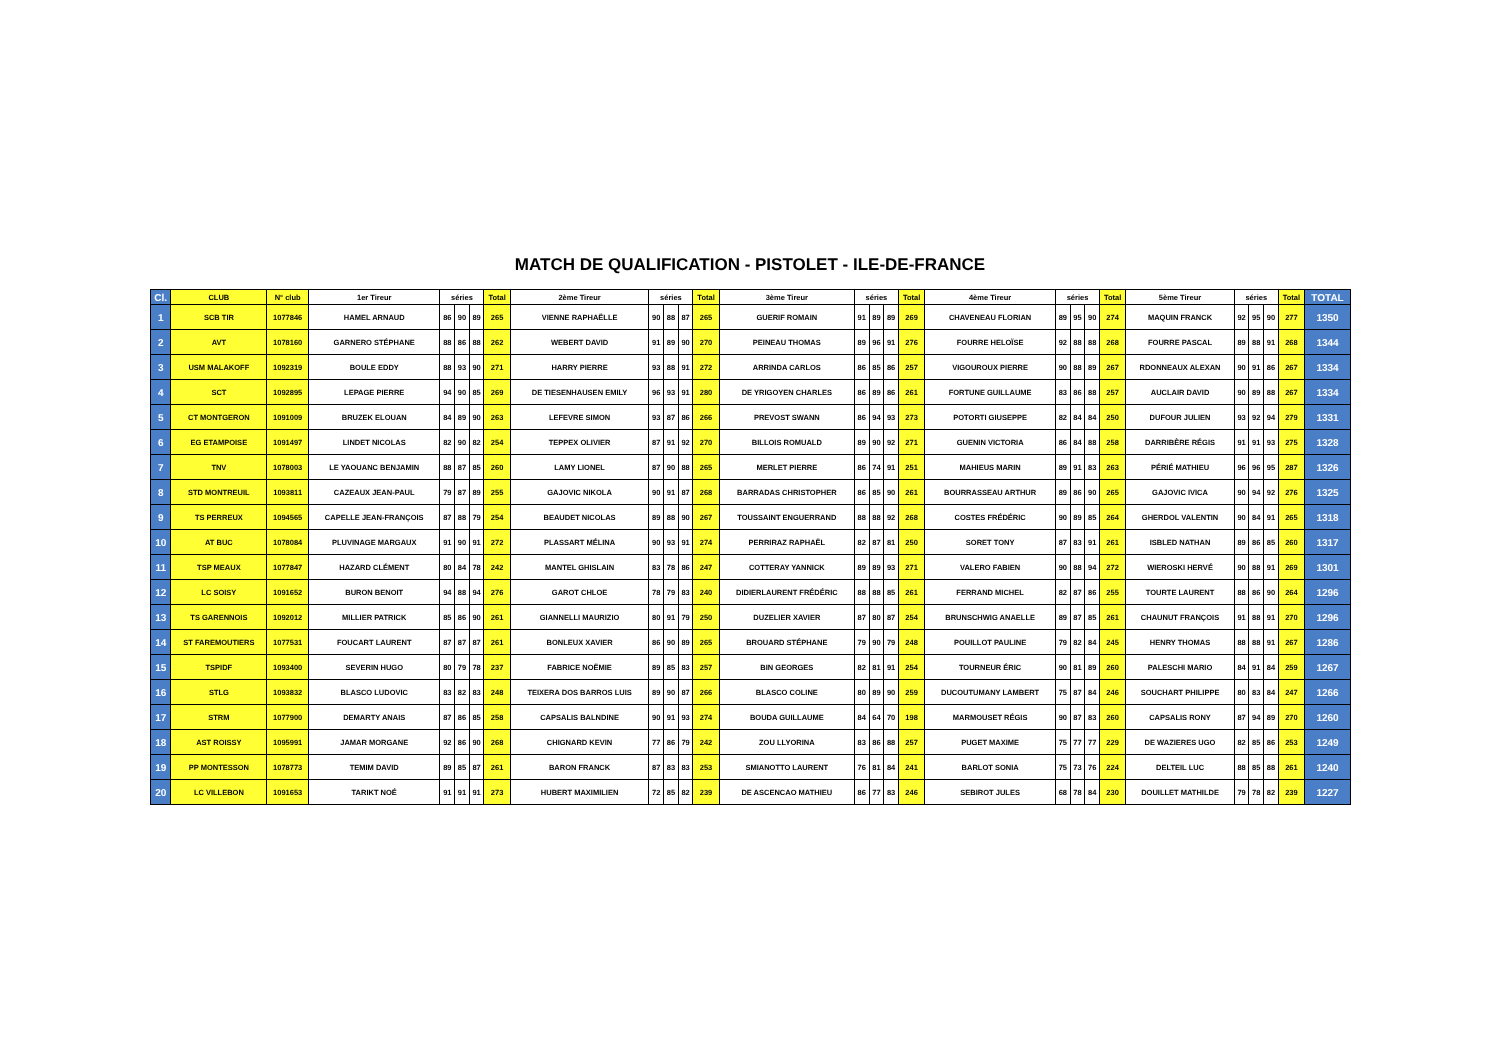MATCH DE QUALIFICATION - PISTOLET - ILE-DE-FRANCE
| Cl. | CLUB | N° club | 1er Tireur | séries | | | Total | 2ème Tireur | séries | | | Total | 3ème Tireur | séries | | | Total | 4ème Tireur | séries | | | Total | 5ème Tireur | séries | | | Total | TOTAL |
| --- | --- | --- | --- | --- | --- | --- | --- | --- | --- | --- | --- | --- | --- | --- | --- | --- | --- | --- | --- | --- | --- | --- | --- | --- | --- | --- | --- | --- |
| 1 | SCB TIR | 1077846 | HAMEL ARNAUD | 86 | 90 | 89 | 265 | VIENNE RAPHAËLLE | 90 | 88 | 87 | 265 | GUERIF ROMAIN | 91 | 89 | 89 | 269 | CHAVENEAU FLORIAN | 89 | 95 | 90 | 274 | MAQUIN FRANCK | 92 | 95 | 90 | 277 | 1350 |
| 2 | AVT | 1078160 | GARNERO STÉPHANE | 88 | 86 | 88 | 262 | WEBERT DAVID | 91 | 89 | 90 | 270 | PEINEAU THOMAS | 89 | 96 | 91 | 276 | FOURRE HELOÏSE | 92 | 88 | 88 | 268 | FOURRE PASCAL | 89 | 88 | 91 | 268 | 1344 |
| 3 | USM MALAKOFF | 1092319 | BOULE EDDY | 88 | 93 | 90 | 271 | HARRY PIERRE | 93 | 88 | 91 | 272 | ARRINDA CARLOS | 86 | 85 | 86 | 257 | VIGOUROUX PIERRE | 90 | 88 | 89 | 267 | RDONNEAUX ALEXAN | 90 | 91 | 86 | 267 | 1334 |
| 4 | SCT | 1092895 | LEPAGE PIERRE | 94 | 90 | 85 | 269 | DE TIESENHAUSEN EMILY | 96 | 93 | 91 | 280 | DE YRIGOYEN CHARLES | 86 | 89 | 86 | 261 | FORTUNE GUILLAUME | 83 | 86 | 88 | 257 | AUCLAIR DAVID | 90 | 89 | 88 | 267 | 1334 |
| 5 | CT MONTGERON | 1091009 | BRUZEK ELOUAN | 84 | 89 | 90 | 263 | LEFEVRE SIMON | 93 | 87 | 86 | 266 | PREVOST SWANN | 86 | 94 | 93 | 273 | POTORTI GIUSEPPE | 82 | 84 | 84 | 250 | DUFOUR JULIEN | 93 | 92 | 94 | 279 | 1331 |
| 6 | EG ETAMPOISE | 1091497 | LINDET NICOLAS | 82 | 90 | 82 | 254 | TEPPEX OLIVIER | 87 | 91 | 92 | 270 | BILLOIS ROMUALD | 89 | 90 | 92 | 271 | GUENIN VICTORIA | 86 | 84 | 88 | 258 | DARRIBÈRE RÉGIS | 91 | 91 | 93 | 275 | 1328 |
| 7 | TNV | 1078003 | LE YAOUANC BENJAMIN | 88 | 87 | 85 | 260 | LAMY LIONEL | 87 | 90 | 88 | 265 | MERLET PIERRE | 86 | 74 | 91 | 251 | MAHIEUS MARIN | 89 | 91 | 83 | 263 | PÉRIÉ MATHIEU | 96 | 96 | 95 | 287 | 1326 |
| 8 | STD MONTREUIL | 1093811 | CAZEAUX JEAN-PAUL | 79 | 87 | 89 | 255 | GAJOVIC NIKOLA | 90 | 91 | 87 | 268 | BARRADAS CHRISTOPHER | 86 | 85 | 90 | 261 | BOURRASSEAU ARTHUR | 89 | 86 | 90 | 265 | GAJOVIC IVICA | 90 | 94 | 92 | 276 | 1325 |
| 9 | TS PERREUX | 1094565 | CAPELLE JEAN-FRANÇOIS | 87 | 88 | 79 | 254 | BEAUDET NICOLAS | 89 | 88 | 90 | 267 | TOUSSAINT ENGUERRAND | 88 | 88 | 92 | 268 | COSTES FRÉDÉRIC | 90 | 89 | 85 | 264 | GHERDOL VALENTIN | 90 | 84 | 91 | 265 | 1318 |
| 10 | AT BUC | 1078084 | PLUVINAGE MARGAUX | 91 | 90 | 91 | 272 | PLASSART MÉLINA | 90 | 93 | 91 | 274 | PERRIRAZ RAPHAËL | 82 | 87 | 81 | 250 | SORET TONY | 87 | 83 | 91 | 261 | ISBLED NATHAN | 89 | 86 | 85 | 260 | 1317 |
| 11 | TSP MEAUX | 1077847 | HAZARD CLÉMENT | 80 | 84 | 78 | 242 | MANTEL GHISLAIN | 83 | 78 | 86 | 247 | COTTERAY YANNICK | 89 | 89 | 93 | 271 | VALERO FABIEN | 90 | 88 | 94 | 272 | WIEROSKI HERVÉ | 90 | 88 | 91 | 269 | 1301 |
| 12 | LC SOISY | 1091652 | BURON BENOIT | 94 | 88 | 94 | 276 | GAROT CHLOE | 78 | 79 | 83 | 240 | DIDIERLAURENT FRÉDÉRIC | 88 | 88 | 85 | 261 | FERRAND MICHEL | 82 | 87 | 86 | 255 | TOURTE LAURENT | 88 | 86 | 90 | 264 | 1296 |
| 13 | TS GARENNOIS | 1092012 | MILLIER PATRICK | 85 | 86 | 90 | 261 | GIANNELLI MAURIZIO | 80 | 91 | 79 | 250 | DUZELIER XAVIER | 87 | 80 | 87 | 254 | BRUNSCHWIG ANAELLE | 89 | 87 | 85 | 261 | CHAUNUT FRANÇOIS | 91 | 88 | 91 | 270 | 1296 |
| 14 | ST FAREMOUTIERS | 1077531 | FOUCART LAURENT | 87 | 87 | 87 | 261 | BONLEUX XAVIER | 86 | 90 | 89 | 265 | BROUARD STÉPHANE | 79 | 90 | 79 | 248 | POUILLOT PAULINE | 79 | 82 | 84 | 245 | HENRY THOMAS | 88 | 88 | 91 | 267 | 1286 |
| 15 | TSPIDF | 1093400 | SEVERIN HUGO | 80 | 79 | 78 | 237 | FABRICE NOËMIE | 89 | 85 | 83 | 257 | BIN GEORGES | 82 | 81 | 91 | 254 | TOURNEUR ÉRIC | 90 | 81 | 89 | 260 | PALESCHI MARIO | 84 | 91 | 84 | 259 | 1267 |
| 16 | STLG | 1093832 | BLASCO LUDOVIC | 83 | 82 | 83 | 248 | TEIXERA DOS BARROS LUIS | 89 | 90 | 87 | 266 | BLASCO COLINE | 80 | 89 | 90 | 259 | DUCOUTUMANY LAMBERT | 75 | 87 | 84 | 246 | SOUCHART PHILIPPE | 80 | 83 | 84 | 247 | 1266 |
| 17 | STRM | 1077900 | DEMARTY ANAIS | 87 | 86 | 85 | 258 | CAPSALIS BALNDINE | 90 | 91 | 93 | 274 | BOUDA GUILLAUME | 84 | 64 | 70 | 198 | MARMOUSET RÉGIS | 90 | 87 | 83 | 260 | CAPSALIS RONY | 87 | 94 | 89 | 270 | 1260 |
| 18 | AST ROISSY | 1095991 | JAMAR MORGANE | 92 | 86 | 90 | 268 | CHIGNARD KEVIN | 77 | 86 | 79 | 242 | ZOU LLYORINA | 83 | 86 | 88 | 257 | PUGET MAXIME | 75 | 77 | 77 | 229 | DE WAZIERES UGO | 82 | 85 | 86 | 253 | 1249 |
| 19 | PP MONTESSON | 1078773 | TEMIM DAVID | 89 | 85 | 87 | 261 | BARON FRANCK | 87 | 83 | 83 | 253 | SMIANOTTO LAURENT | 76 | 81 | 84 | 241 | BARLOT SONIA | 75 | 73 | 76 | 224 | DELTEIL LUC | 88 | 85 | 88 | 261 | 1240 |
| 20 | LC VILLEBON | 1091653 | TARIKT NOÉ | 91 | 91 | 91 | 273 | HUBERT MAXIMILIEN | 72 | 85 | 82 | 239 | DE ASCENCAO MATHIEU | 86 | 77 | 83 | 246 | SEBIROT JULES | 68 | 78 | 84 | 230 | DOUILLET MATHILDE | 79 | 78 | 82 | 239 | 1227 |